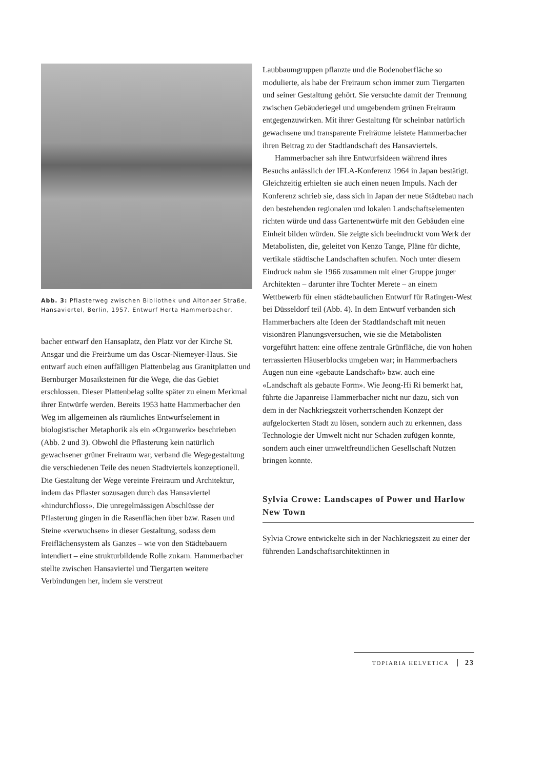Abb. 3: Pflasterweg zwischen Bibliothek und Altonaer Straße, Hansaviertel, Berlin, 1957. Entwurf Herta Hammerbacher.
bacher entwarf den Hansaplatz, den Platz vor der Kirche St. Ansgar und die Freiräume um das Oscar-Niemeyer-Haus. Sie entwarf auch einen auffälligen Plattenbelag aus Granitplatten und Bernburger Mosaiksteinen für die Wege, die das Gebiet erschlossen. Dieser Plattenbelag sollte später zu einem Merkmal ihrer Entwürfe werden. Bereits 1953 hatte Hammerbacher den Weg im allgemeinen als räumliches Entwurfselement in biologistischer Metaphorik als ein «Organwerk» beschrieben (Abb. 2 und 3). Obwohl die Pflasterung kein natürlich gewachsener grüner Freiraum war, verband die Wegegestaltung die verschiedenen Teile des neuen Stadtviertels konzeptionell. Die Gestaltung der Wege vereinte Freiraum und Architektur, indem das Pflaster sozusagen durch das Hansaviertel «hindurchfloss». Die unregelmässigen Abschlüsse der Pflasterung gingen in die Rasenflächen über bzw. Rasen und Steine «verwuchsen» in dieser Gestaltung, sodass dem Freiflächensystem als Ganzes – wie von den Städtebauern intendiert – eine strukturbildende Rolle zukam. Hammerbacher stellte zwischen Hansaviertel und Tiergarten weitere Verbindungen her, indem sie verstreut
Laubbaumgruppen pflanzte und die Bodenoberfläche so modulierte, als habe der Freiraum schon immer zum Tiergarten und seiner Gestaltung gehört. Sie versuchte damit der Trennung zwischen Gebäuderiegel und umgebendem grünen Freiraum entgegenzuwirken. Mit ihrer Gestaltung für scheinbar natürlich gewachsene und transparente Freiräume leistete Hammerbacher ihren Beitrag zu der Stadtlandschaft des Hansaviertels.
Hammerbacher sah ihre Entwurfsideen während ihres Besuchs anlässlich der IFLA-Konferenz 1964 in Japan bestätigt. Gleichzeitig erhielten sie auch einen neuen Impuls. Nach der Konferenz schrieb sie, dass sich in Japan der neue Städtebau nach den bestehenden regionalen und lokalen Landschaftselementen richten würde und dass Gartenentwürfe mit den Gebäuden eine Einheit bilden würden. Sie zeigte sich beeindruckt vom Werk der Metabolisten, die, geleitet von Kenzo Tange, Pläne für dichte, vertikale städtische Landschaften schufen. Noch unter diesem Eindruck nahm sie 1966 zusammen mit einer Gruppe junger Architekten – darunter ihre Tochter Merete – an einem Wettbewerb für einen städtebaulichen Entwurf für Ratingen-West bei Düsseldorf teil (Abb. 4). In dem Entwurf verbanden sich Hammerbachers alte Ideen der Stadtlandschaft mit neuen visionären Planungsversuchen, wie sie die Metabolisten vorgeführt hatten: eine offene zentrale Grünfläche, die von hohen terrassierten Häuserblocks umgeben war; in Hammerbachers Augen nun eine «gebaute Landschaft» bzw. auch eine «Landschaft als gebaute Form». Wie Jeong-Hi Ri bemerkt hat, führte die Japanreise Hammerbacher nicht nur dazu, sich von dem in der Nachkriegszeit vorherrschenden Konzept der aufgelockerten Stadt zu lösen, sondern auch zu erkennen, dass Technologie der Umwelt nicht nur Schaden zufügen konnte, sondern auch einer umweltfreundlichen Gesellschaft Nutzen bringen konnte.
Sylvia Crowe: Landscapes of Power und Harlow New Town
Sylvia Crowe entwickelte sich in der Nachkriegszeit zu einer der führenden Landschaftsarchitektinnen in
TOPIARIA HELVETICA 23